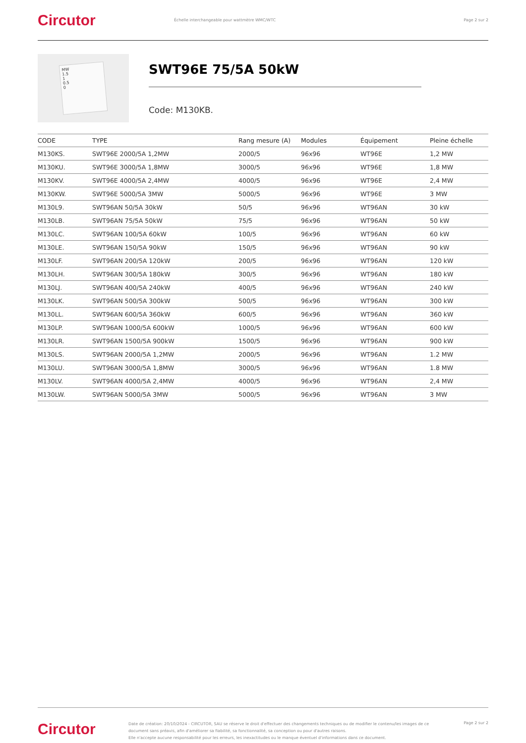Circutor
Échelle interchangeable pour wattmètre WMC/WTC
Page 2 sur 2
MW
1.5
1
0.5
0
SWT96E 75/5A 50kW
Code: M130KB.
| CODE | TYPE | Rang mesure (A) | Modules | Équipement | Pleine échelle |
| --- | --- | --- | --- | --- | --- |
| M130KS. | SWT96E 2000/5A 1,2MW | 2000/5 | 96x96 | WT96E | 1,2 MW |
| M130KU. | SWT96E 3000/5A 1,8MW | 3000/5 | 96x96 | WT96E | 1,8 MW |
| M130KV. | SWT96E 4000/5A 2,4MW | 4000/5 | 96x96 | WT96E | 2,4 MW |
| M130KW. | SWT96E 5000/5A 3MW | 5000/5 | 96x96 | WT96E | 3 MW |
| M130L9. | SWT96AN 50/5A 30kW | 50/5 | 96x96 | WT96AN | 30 kW |
| M130LB. | SWT96AN 75/5A 50kW | 75/5 | 96x96 | WT96AN | 50 kW |
| M130LC. | SWT96AN 100/5A 60kW | 100/5 | 96x96 | WT96AN | 60 kW |
| M130LE. | SWT96AN 150/5A 90kW | 150/5 | 96x96 | WT96AN | 90 kW |
| M130LF. | SWT96AN 200/5A 120kW | 200/5 | 96x96 | WT96AN | 120 kW |
| M130LH. | SWT96AN 300/5A 180kW | 300/5 | 96x96 | WT96AN | 180 kW |
| M130LJ. | SWT96AN 400/5A 240kW | 400/5 | 96x96 | WT96AN | 240 kW |
| M130LK. | SWT96AN 500/5A 300kW | 500/5 | 96x96 | WT96AN | 300 kW |
| M130LL. | SWT96AN 600/5A 360kW | 600/5 | 96x96 | WT96AN | 360 kW |
| M130LP. | SWT96AN 1000/5A 600kW | 1000/5 | 96x96 | WT96AN | 600 kW |
| M130LR. | SWT96AN 1500/5A 900kW | 1500/5 | 96x96 | WT96AN | 900 kW |
| M130LS. | SWT96AN 2000/5A 1,2MW | 2000/5 | 96x96 | WT96AN | 1.2 MW |
| M130LU. | SWT96AN 3000/5A 1,8MW | 3000/5 | 96x96 | WT96AN | 1.8 MW |
| M130LV. | SWT96AN 4000/5A 2,4MW | 4000/5 | 96x96 | WT96AN | 2,4 MW |
| M130LW. | SWT96AN 5000/5A 3MW | 5000/5 | 96x96 | WT96AN | 3 MW |
Circutor
Date de création: 20/10/2024 - CIRCUTOR, SAU se réserve le droit d'effectuer des changements techniques ou de modifier le contenu/les images de ce document sans préavis, afin d'améliorer sa fiabilité, sa fonctionnalité, sa conception ou pour d'autres raisons.
Elle n'accepte aucune responsabilité pour les erreurs, les inexactitudes ou le manque éventuel d'informations dans ce document.
Page 2 sur 2